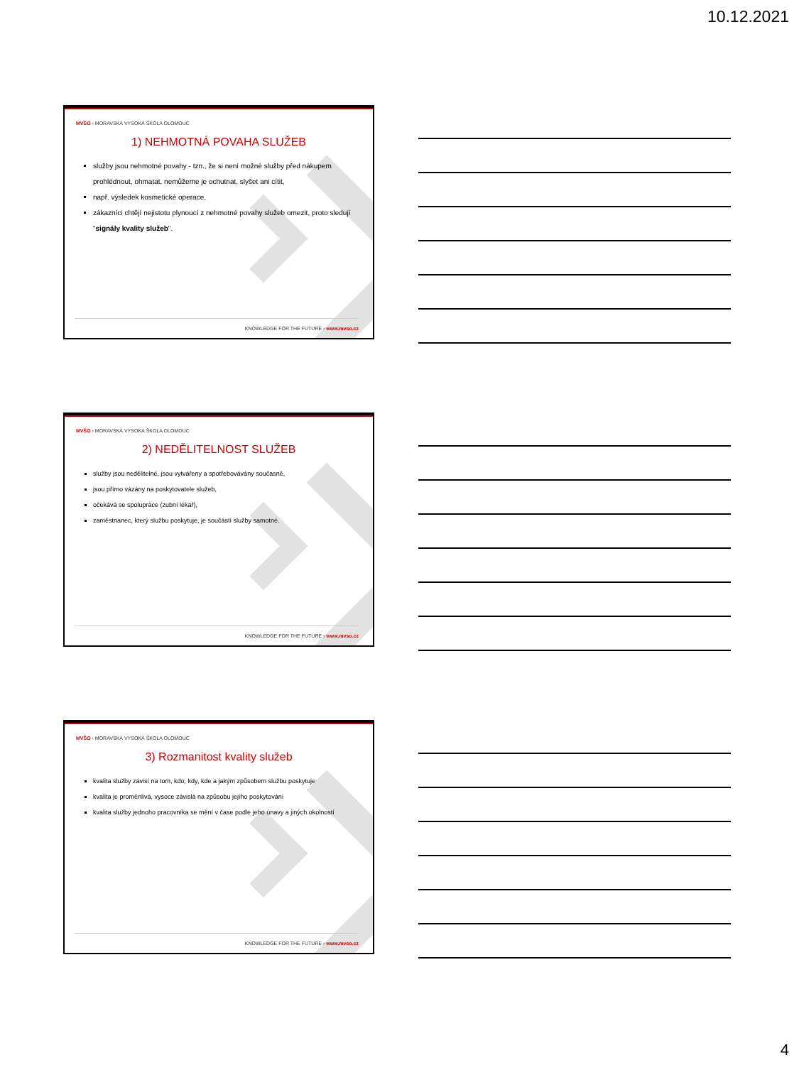10.12.2021
MVŠO › MORAVSKÁ VYSOKÁ ŠKOLA OLOMOUC
1) NEHMOTNÁ POVAHA SLUŽEB
služby jsou nehmotné povahy - tzn., že si není možné služby před nákupem prohlédnout, ohmatat, nemůžeme je ochutnat, slyšet ani cítit,
např. výsledek kosmetické operace,
zákazníci chtějí nejistotu plynoucí z nehmotné povahy služeb omezit, proto sledují "signály kvality služeb".
KNOWLEDGE FOR THE FUTURE › www.mvso.cz
MVŠO › MORAVSKÁ VYSOKÁ ŠKOLA OLOMOUC
2) NEDĚLITELNOST SLUŽEB
služby jsou nedělitelné, jsou vytvářeny a spotřebovávány současně,
jsou přímo vázány na poskytovatele služeb,
očekává se spolupráce (zubní lékař),
zaměstnanec, který službu poskytuje, je součástí služby samotné.
KNOWLEDGE FOR THE FUTURE › www.mvso.cz
MVŠO › MORAVSKÁ VYSOKÁ ŠKOLA OLOMOUC
3) Rozmanitost kvality služeb
kvalita služby závisí na tom, kdo, kdy, kde a jakým způsobem službu poskytuje
kvalita je proměnlivá, vysoce závislá na způsobu jejího poskytování
kvalita služby jednoho pracovníka se mění v čase podle jeho únavy a jiných okolností
KNOWLEDGE FOR THE FUTURE › www.mvso.cz
4